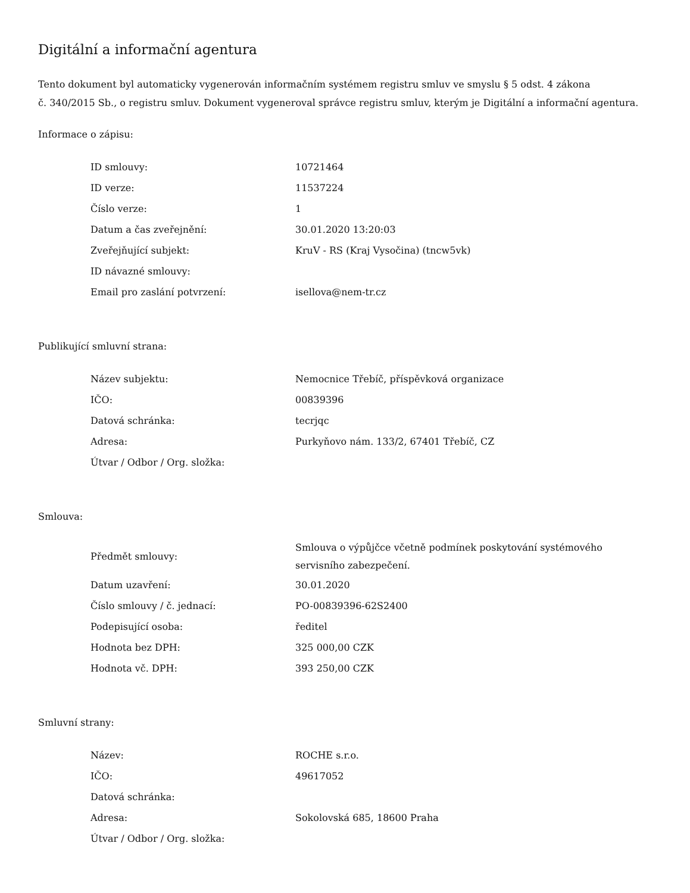Digitální a informační agentura
Tento dokument byl automaticky vygenerován informačním systémem registru smluv ve smyslu § 5 odst. 4 zákona
č. 340/2015 Sb., o registru smluv. Dokument vygeneroval správce registru smluv, kterým je Digitální a informační agentura.
Informace o zápisu:
| ID smlouvy: | 10721464 |
| ID verze: | 11537224 |
| Číslo verze: | 1 |
| Datum a čas zveřejnění: | 30.01.2020 13:20:03 |
| Zveřejňující subjekt: | KruV - RS (Kraj Vysočina) (tncw5vk) |
| ID návazné smlouvy: | |
| Email pro zaslání potvrzení: | isellova@nem-tr.cz |
Publikující smluvní strana:
| Název subjektu: | Nemocnice Třebíč, příspěvková organizace |
| IČO: | 00839396 |
| Datová schránka: | tecrjqc |
| Adresa: | Purkyňovo nám. 133/2, 67401 Třebíč, CZ |
| Útvar / Odbor / Org. složka: | |
Smlouva:
| Předmět smlouvy: | Smlouva o výpůjčce včetně podmínek poskytování systémového servisního zabezpečení. |
| Datum uzavření: | 30.01.2020 |
| Číslo smlouvy / č. jednací: | PO-00839396-62S2400 |
| Podepisující osoba: | ředitel |
| Hodnota bez DPH: | 325 000,00 CZK |
| Hodnota vč. DPH: | 393 250,00 CZK |
Smluvní strany:
| Název: | ROCHE s.r.o. |
| IČO: | 49617052 |
| Datová schránka: | |
| Adresa: | Sokolovská 685, 18600 Praha |
| Útvar / Odbor / Org. složka: | |